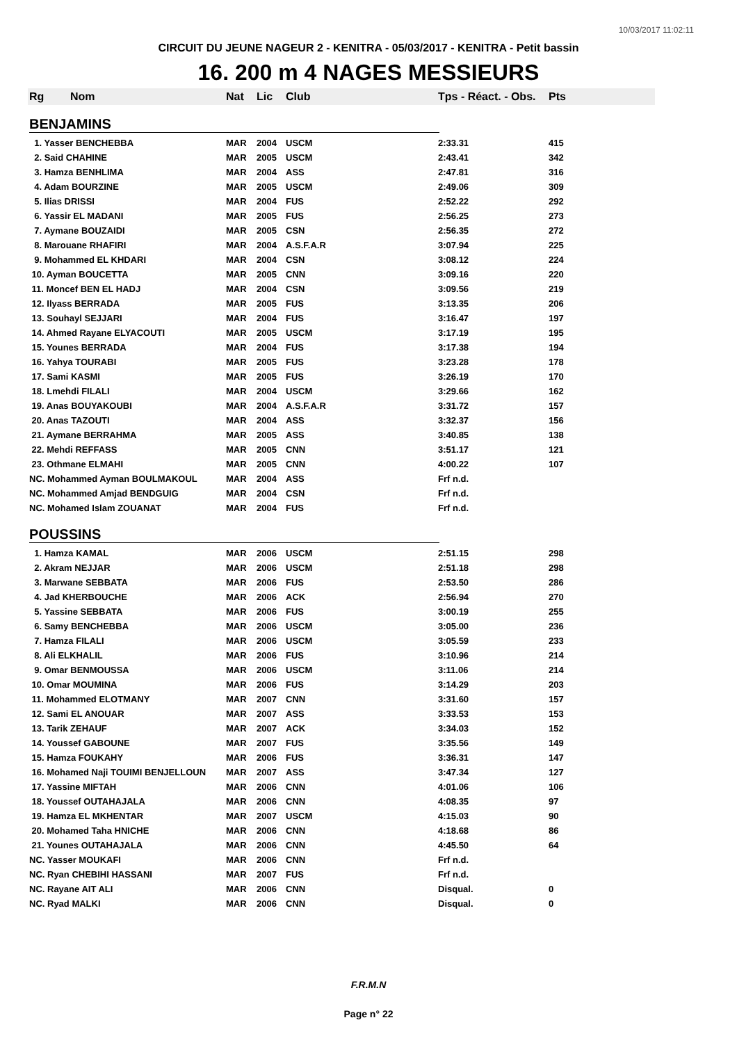10/03/2017 11:02:11
CIRCUIT DU JEUNE NAGEUR 2 - KENITRA - 05/03/2017 - KENITRA - Petit bassin
16. 200 m 4 NAGES MESSIEURS
| Rg | Nom | Nat | Lic | Club | Tps - Réact. - Obs. | Pts |
| --- | --- | --- | --- | --- | --- | --- |
| BENJAMINS | | | | | | |
| 1. Yasser BENCHEBBA | | MAR | 2004 | USCM | 2:33.31 | 415 |
| 2. Said CHAHINE | | MAR | 2005 | USCM | 2:43.41 | 342 |
| 3. Hamza BENHLIMA | | MAR | 2004 | ASS | 2:47.81 | 316 |
| 4. Adam BOURZINE | | MAR | 2005 | USCM | 2:49.06 | 309 |
| 5. Ilias DRISSI | | MAR | 2004 | FUS | 2:52.22 | 292 |
| 6. Yassir EL MADANI | | MAR | 2005 | FUS | 2:56.25 | 273 |
| 7. Aymane BOUZAIDI | | MAR | 2005 | CSN | 2:56.35 | 272 |
| 8. Marouane RHAFIRI | | MAR | 2004 | A.S.F.A.R | 3:07.94 | 225 |
| 9. Mohammed EL KHDARI | | MAR | 2004 | CSN | 3:08.12 | 224 |
| 10. Ayman BOUCETTA | | MAR | 2005 | CNN | 3:09.16 | 220 |
| 11. Moncef BEN EL HADJ | | MAR | 2004 | CSN | 3:09.56 | 219 |
| 12. Ilyass BERRADA | | MAR | 2005 | FUS | 3:13.35 | 206 |
| 13. Souhayl SEJJARI | | MAR | 2004 | FUS | 3:16.47 | 197 |
| 14. Ahmed Rayane ELYACOUTI | | MAR | 2005 | USCM | 3:17.19 | 195 |
| 15. Younes BERRADA | | MAR | 2004 | FUS | 3:17.38 | 194 |
| 16. Yahya TOURABI | | MAR | 2005 | FUS | 3:23.28 | 178 |
| 17. Sami KASMI | | MAR | 2005 | FUS | 3:26.19 | 170 |
| 18. Lmehdi FILALI | | MAR | 2004 | USCM | 3:29.66 | 162 |
| 19. Anas BOUYAKOUBI | | MAR | 2004 | A.S.F.A.R | 3:31.72 | 157 |
| 20. Anas TAZOUTI | | MAR | 2004 | ASS | 3:32.37 | 156 |
| 21. Aymane BERRAHMA | | MAR | 2005 | ASS | 3:40.85 | 138 |
| 22. Mehdi REFFASS | | MAR | 2005 | CNN | 3:51.17 | 121 |
| 23. Othmane ELMAHI | | MAR | 2005 | CNN | 4:00.22 | 107 |
| NC. Mohammed Ayman BOULMAKOUL | | MAR | 2004 | ASS | Frf n.d. | |
| NC. Mohammed Amjad BENDGUIG | | MAR | 2004 | CSN | Frf n.d. | |
| NC. Mohamed Islam ZOUANAT | | MAR | 2004 | FUS | Frf n.d. | |
| POUSSINS | | | | | | |
| 1. Hamza KAMAL | | MAR | 2006 | USCM | 2:51.15 | 298 |
| 2. Akram NEJJAR | | MAR | 2006 | USCM | 2:51.18 | 298 |
| 3. Marwane SEBBATA | | MAR | 2006 | FUS | 2:53.50 | 286 |
| 4. Jad KHERBOUCHE | | MAR | 2006 | ACK | 2:56.94 | 270 |
| 5. Yassine SEBBATA | | MAR | 2006 | FUS | 3:00.19 | 255 |
| 6. Samy BENCHEBBA | | MAR | 2006 | USCM | 3:05.00 | 236 |
| 7. Hamza FILALI | | MAR | 2006 | USCM | 3:05.59 | 233 |
| 8. Ali ELKHALIL | | MAR | 2006 | FUS | 3:10.96 | 214 |
| 9. Omar BENMOUSSA | | MAR | 2006 | USCM | 3:11.06 | 214 |
| 10. Omar MOUMINA | | MAR | 2006 | FUS | 3:14.29 | 203 |
| 11. Mohammed ELOTMANY | | MAR | 2007 | CNN | 3:31.60 | 157 |
| 12. Sami EL ANOUAR | | MAR | 2007 | ASS | 3:33.53 | 153 |
| 13. Tarik ZEHAUF | | MAR | 2007 | ACK | 3:34.03 | 152 |
| 14. Youssef GABOUNE | | MAR | 2007 | FUS | 3:35.56 | 149 |
| 15. Hamza FOUKAHY | | MAR | 2006 | FUS | 3:36.31 | 147 |
| 16. Mohamed Naji TOUIMI BENJELLOUN | | MAR | 2007 | ASS | 3:47.34 | 127 |
| 17. Yassine MIFTAH | | MAR | 2006 | CNN | 4:01.06 | 106 |
| 18. Youssef OUTAHAJALA | | MAR | 2006 | CNN | 4:08.35 | 97 |
| 19. Hamza EL MKHENTAR | | MAR | 2007 | USCM | 4:15.03 | 90 |
| 20. Mohamed Taha HNICHE | | MAR | 2006 | CNN | 4:18.68 | 86 |
| 21. Younes OUTAHAJALA | | MAR | 2006 | CNN | 4:45.50 | 64 |
| NC. Yasser MOUKAFI | | MAR | 2006 | CNN | Frf n.d. | |
| NC. Ryan CHEBIHI HASSANI | | MAR | 2007 | FUS | Frf n.d. | |
| NC. Rayane AIT ALI | | MAR | 2006 | CNN | Disqual. | 0 |
| NC. Ryad MALKI | | MAR | 2006 | CNN | Disqual. | 0 |
F.R.M.N
Page n° 22